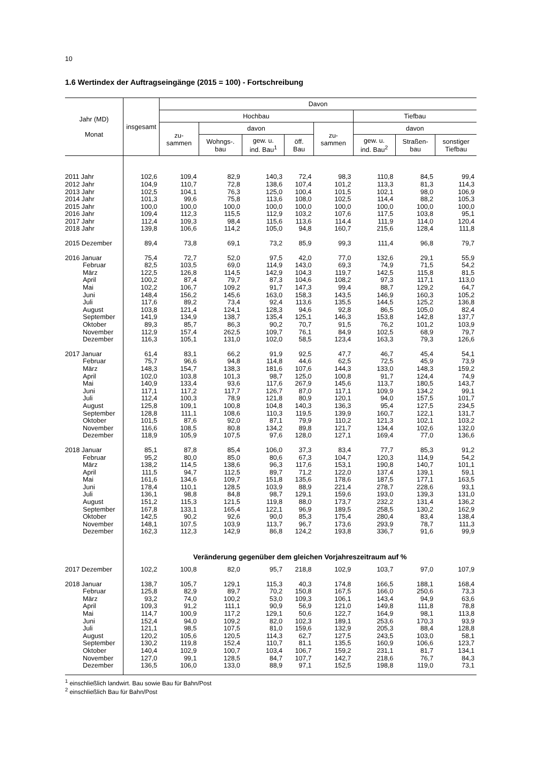10
1.6 Wertindex der Auftragseingänge (2015 = 100) - Fortschreibung
| Jahr (MD) Monat | insgesamt | Davon | | | | | | | |
| --- | --- | --- | --- | --- | --- | --- | --- | --- | --- |
| | | Hochbau | | | | | Tiefbau | | |
| | | zu- sammen | davon | | | zu- sammen | davon | | |
| | | | Wohngs-. bau | gew. u. ind. Bau<sup>1</sup> | öff. Bau | | gew. u. ind. Bau<sup>2</sup> | Straßen- bau | sonstiger Tiefbau |
| 2011 Jahr | 102,6 | 109,4 | 82,9 | 140,3 | 72,4 | 98,3 | 110,8 | 84,5 | 99,4 |
| 2012 Jahr | 104,9 | 110,7 | 72,8 | 138,6 | 107,4 | 101,2 | 113,3 | 81,3 | 114,3 |
| 2013 Jahr | 102,5 | 104,1 | 76,3 | 125,0 | 100,4 | 101,5 | 102,1 | 98,0 | 106,9 |
| 2014 Jahr | 101,3 | 99,6 | 75,8 | 113,6 | 108,0 | 102,5 | 114,4 | 88,2 | 105,3 |
| 2015 Jahr | 100,0 | 100,0 | 100,0 | 100,0 | 100,0 | 100,0 | 100,0 | 100,0 | 100,0 |
| 2016 Jahr | 109,4 | 112,3 | 115,5 | 112,9 | 103,2 | 107,6 | 117,5 | 103,8 | 95,1 |
| 2017 Jahr | 112,4 | 109,3 | 98,4 | 115,6 | 113,6 | 114,4 | 111,9 | 114,0 | 120,4 |
| 2018 Jahr | 139,8 | 106,6 | 114,2 | 105,0 | 94,8 | 160,7 | 215,6 | 128,4 | 111,8 |
| 2015 Dezember | 89,4 | 73,8 | 69,1 | 73,2 | 85,9 | 99,3 | 111,4 | 96,8 | 79,7 |
| 2016 Januar | 75,4 | 72,7 | 52,0 | 97,5 | 42,0 | 77,0 | 132,6 | 29,1 | 55,9 |
| Februar | 82,5 | 103,5 | 69,0 | 114,9 | 143,0 | 69,3 | 74,9 | 71,5 | 54,2 |
| März | 122,5 | 126,8 | 114,5 | 142,9 | 104,3 | 119,7 | 142,5 | 115,8 | 81,5 |
| April | 100,2 | 87,4 | 79,7 | 87,3 | 104,6 | 108,2 | 97,3 | 117,1 | 113,0 |
| Mai | 102,2 | 106,7 | 109,2 | 91,7 | 147,3 | 99,4 | 88,7 | 129,2 | 64,7 |
| Juni | 148,4 | 156,2 | 145,6 | 163,0 | 158,3 | 143,5 | 146,9 | 160,3 | 105,2 |
| Juli | 117,6 | 89,2 | 73,4 | 92,4 | 113,6 | 135,5 | 144,5 | 125,2 | 136,8 |
| August | 103,8 | 121,4 | 124,1 | 128,3 | 94,6 | 92,8 | 86,5 | 105,0 | 82,4 |
| September | 141,9 | 134,9 | 138,7 | 135,4 | 125,1 | 146,3 | 153,8 | 142,8 | 137,7 |
| Oktober | 89,3 | 85,7 | 86,3 | 90,2 | 70,7 | 91,5 | 76,2 | 101,2 | 103,9 |
| November | 112,9 | 157,4 | 262,5 | 109,7 | 76,1 | 84,9 | 102,5 | 68,9 | 79,7 |
| Dezember | 116,3 | 105,1 | 131,0 | 102,0 | 58,5 | 123,4 | 163,3 | 79,3 | 126,6 |
| 2017 Januar | 61,4 | 83,1 | 66,2 | 91,9 | 92,5 | 47,7 | 46,7 | 45,4 | 54,1 |
| Februar | 75,7 | 96,6 | 94,8 | 114,8 | 44,6 | 62,5 | 72,5 | 45,9 | 73,9 |
| März | 148,3 | 154,7 | 138,3 | 181,6 | 107,6 | 144,3 | 133,0 | 148,3 | 159,2 |
| April | 102,0 | 103,8 | 101,3 | 98,7 | 125,0 | 100,8 | 91,7 | 124,4 | 74,9 |
| Mai | 140,9 | 133,4 | 93,6 | 117,6 | 267,9 | 145,6 | 113,7 | 180,5 | 143,7 |
| Juni | 117,1 | 117,2 | 117,7 | 126,7 | 87,0 | 117,1 | 109,9 | 134,2 | 99,1 |
| Juli | 112,4 | 100,3 | 78,9 | 121,8 | 80,9 | 120,1 | 94,0 | 157,5 | 101,7 |
| August | 125,8 | 109,1 | 100,8 | 104,8 | 140,3 | 136,3 | 95,4 | 127,5 | 234,5 |
| September | 128,8 | 111,1 | 108,6 | 110,3 | 119,5 | 139,9 | 160,7 | 122,1 | 131,7 |
| Oktober | 101,5 | 87,6 | 92,0 | 87,1 | 79,9 | 110,2 | 121,3 | 102,1 | 103,2 |
| November | 116,6 | 108,5 | 80,8 | 134,2 | 89,8 | 121,7 | 134,4 | 102,6 | 132,0 |
| Dezember | 118,9 | 105,9 | 107,5 | 97,6 | 128,0 | 127,1 | 169,4 | 77,0 | 136,6 |
| 2018 Januar | 85,1 | 87,8 | 85,4 | 106,0 | 37,3 | 83,4 | 77,7 | 85,3 | 91,2 |
| Februar | 95,2 | 80,0 | 85,0 | 80,6 | 67,3 | 104,7 | 120,3 | 114,9 | 54,2 |
| März | 138,2 | 114,5 | 138,6 | 96,3 | 117,6 | 153,1 | 190,8 | 140,7 | 101,1 |
| April | 111,5 | 94,7 | 112,5 | 89,7 | 71,2 | 122,0 | 137,4 | 139,1 | 59,1 |
| Mai | 161,6 | 134,6 | 109,7 | 151,8 | 135,6 | 178,6 | 187,5 | 177,1 | 163,5 |
| Juni | 178,4 | 110,1 | 128,5 | 103,9 | 88,9 | 221,4 | 278,7 | 228,6 | 93,1 |
| Juli | 136,1 | 98,8 | 84,8 | 98,7 | 129,1 | 159,6 | 193,0 | 139,3 | 131,0 |
| August | 151,2 | 115,3 | 121,5 | 119,8 | 88,0 | 173,7 | 232,2 | 131,4 | 136,2 |
| September | 167,8 | 133,1 | 165,4 | 122,1 | 96,9 | 189,5 | 258,5 | 130,2 | 162,9 |
| Oktober | 142,5 | 90,2 | 92,6 | 90,0 | 85,3 | 175,4 | 280,4 | 83,4 | 138,4 |
| November | 148,1 | 107,5 | 103,9 | 113,7 | 96,7 | 173,6 | 293,9 | 78,7 | 111,3 |
| Dezember | 162,3 | 112,3 | 142,9 | 86,8 | 124,2 | 193,8 | 336,7 | 91,6 | 99,9 |
| | Veränderung gegenüber dem gleichen Vorjahreszeitraum auf % | | | | | | | | |
| 2017 Dezember | 102,2 | 100,8 | 82,0 | 95,7 | 218,8 | 102,9 | 103,7 | 97,0 | 107,9 |
| 2018 Januar | 138,7 | 105,7 | 129,1 | 115,3 | 40,3 | 174,8 | 166,5 | 188,1 | 168,4 |
| Februar | 125,8 | 82,9 | 89,7 | 70,2 | 150,8 | 167,5 | 166,0 | 250,6 | 73,3 |
| März | 93,2 | 74,0 | 100,2 | 53,0 | 109,3 | 106,1 | 143,4 | 94,9 | 63,6 |
| April | 109,3 | 91,2 | 111,1 | 90,9 | 56,9 | 121,0 | 149,8 | 111,8 | 78,8 |
| Mai | 114,7 | 100,9 | 117,2 | 129,1 | 50,6 | 122,7 | 164,9 | 98,1 | 113,8 |
| Juni | 152,4 | 94,0 | 109,2 | 82,0 | 102,3 | 189,1 | 253,6 | 170,3 | 93,9 |
| Juli | 121,1 | 98,5 | 107,5 | 81,0 | 159,6 | 132,9 | 205,3 | 88,4 | 128,8 |
| August | 120,2 | 105,6 | 120,5 | 114,3 | 62,7 | 127,5 | 243,5 | 103,0 | 58,1 |
| September | 130,2 | 119,8 | 152,4 | 110,7 | 81,1 | 135,5 | 160,9 | 106,6 | 123,7 |
| Oktober | 140,4 | 102,9 | 100,7 | 103,4 | 106,7 | 159,2 | 231,1 | 81,7 | 134,1 |
| November | 127,0 | 99,1 | 128,5 | 84,7 | 107,7 | 142,7 | 218,6 | 76,7 | 84,3 |
| Dezember | 136,5 | 106,0 | 133,0 | 88,9 | 97,1 | 152,5 | 198,8 | 119,0 | 73,1 |
<sup>1</sup> einschließlich landwirt. Bau sowie Bau für Bahn/Post
<sup>2</sup> einschließlich Bau für Bahn/Post